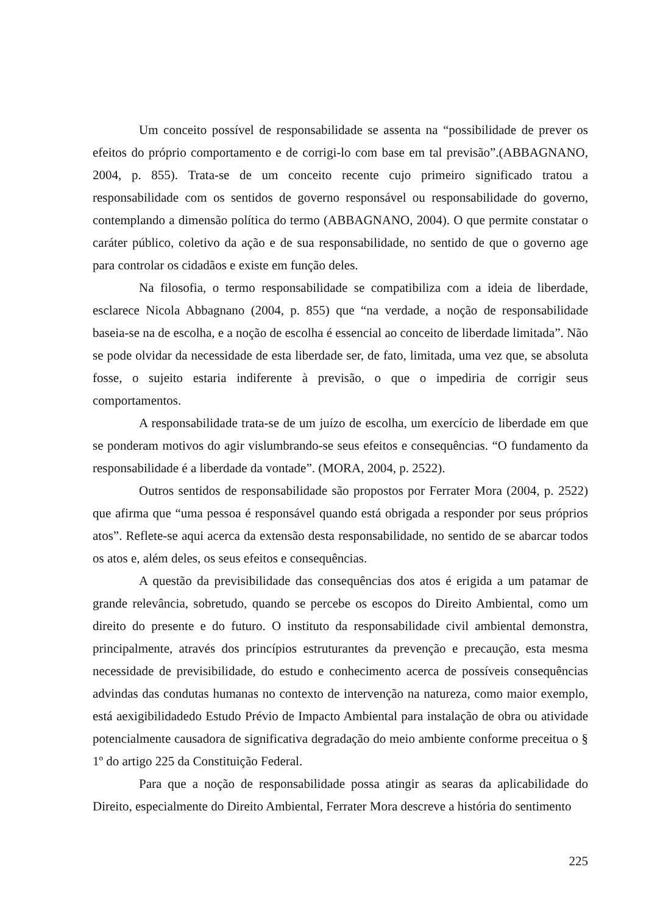Um conceito possível de responsabilidade se assenta na “possibilidade de prever os efeitos do próprio comportamento e de corrigi-lo com base em tal previsão”.(ABBAGNANO, 2004, p. 855). Trata-se de um conceito recente cujo primeiro significado tratou a responsabilidade com os sentidos de governo responsável ou responsabilidade do governo, contemplando a dimensão política do termo (ABBAGNANO, 2004). O que permite constatar o caráter público, coletivo da ação e de sua responsabilidade, no sentido de que o governo age para controlar os cidadãos e existe em função deles.
Na filosofia, o termo responsabilidade se compatibiliza com a ideia de liberdade, esclarece Nicola Abbagnano (2004, p. 855) que “na verdade, a noção de responsabilidade baseia-se na de escolha, e a noção de escolha é essencial ao conceito de liberdade limitada”. Não se pode olvidar da necessidade de esta liberdade ser, de fato, limitada, uma vez que, se absoluta fosse, o sujeito estaria indiferente à previsão, o que o impediria de corrigir seus comportamentos.
A responsabilidade trata-se de um juízo de escolha, um exercício de liberdade em que se ponderam motivos do agir vislumbrando-se seus efeitos e consequências. “O fundamento da responsabilidade é a liberdade da vontade”. (MORA, 2004, p. 2522).
Outros sentidos de responsabilidade são propostos por Ferrater Mora (2004, p. 2522) que afirma que “uma pessoa é responsável quando está obrigada a responder por seus próprios atos”. Reflete-se aqui acerca da extensão desta responsabilidade, no sentido de se abarcar todos os atos e, além deles, os seus efeitos e consequências.
A questão da previsibilidade das consequências dos atos é erigida a um patamar de grande relevância, sobretudo, quando se percebe os escopos do Direito Ambiental, como um direito do presente e do futuro. O instituto da responsabilidade civil ambiental demonstra, principalmente, através dos princípios estruturantes da prevenção e precaução, esta mesma necessidade de previsibilidade, do estudo e conhecimento acerca de possíveis consequências advindas das condutas humanas no contexto de intervenção na natureza, como maior exemplo, está aexigibilidadedo Estudo Prévio de Impacto Ambiental para instalação de obra ou atividade potencialmente causadora de significativa degradação do meio ambiente conforme preceitua o § 1º do artigo 225 da Constituição Federal.
Para que a noção de responsabilidade possa atingir as searas da aplicabilidade do Direito, especialmente do Direito Ambiental, Ferrater Mora descreve a história do sentimento
225